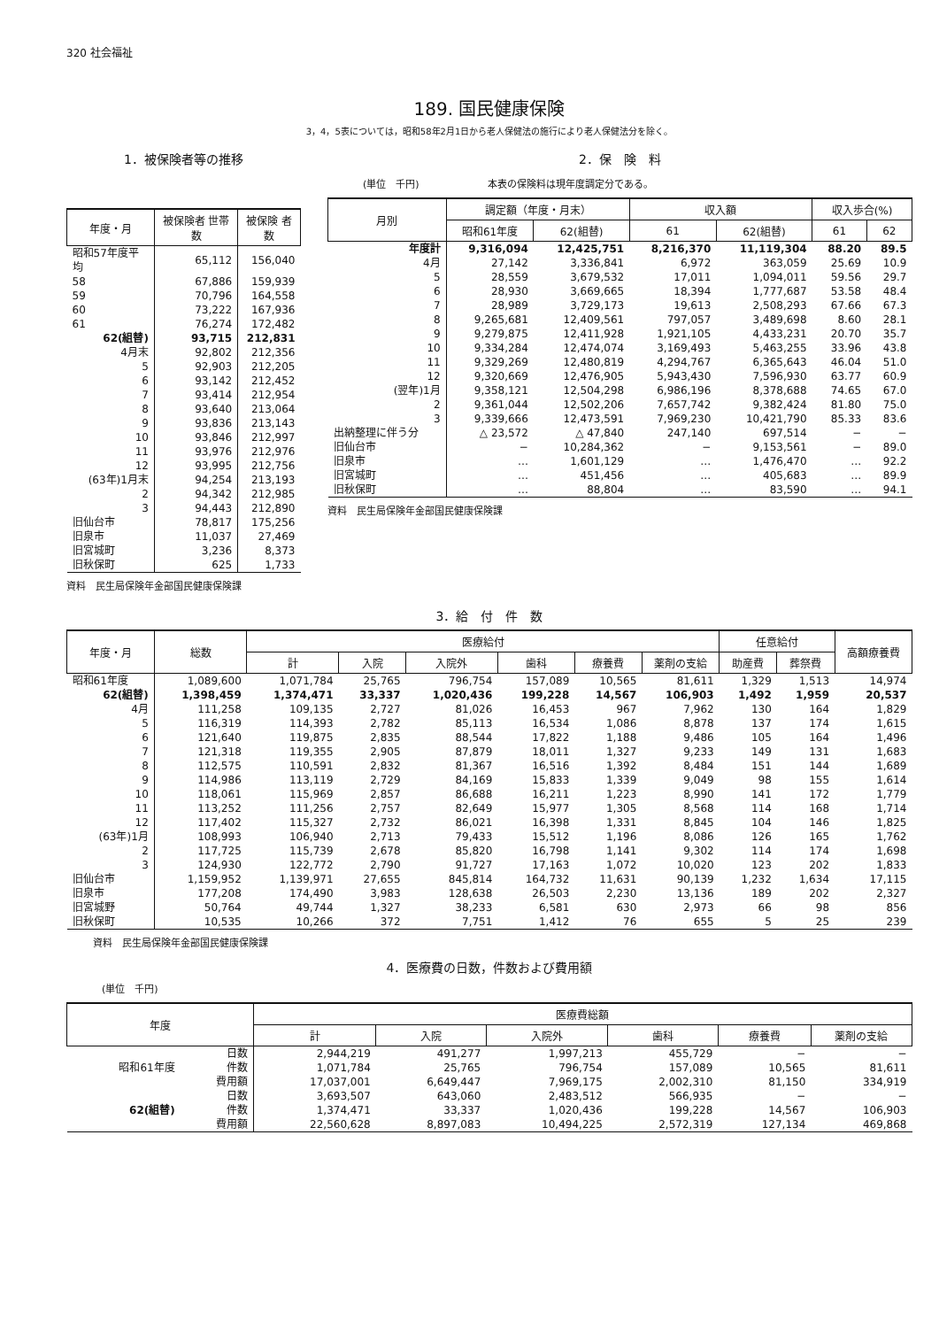320 社会福祉
189. 国民健康保険
3，4，5表については，昭和58年2月1日から老人保健法の施行により老人保健法分を除く。
1．被保険者等の推移
| 年度・月 | 被保険者 世帯数 | 被保険 者数 |
| --- | --- | --- |
| 昭和57年度平均 | 65,112 | 156,040 |
| 58 | 67,886 | 159,939 |
| 59 | 70,796 | 164,558 |
| 60 | 73,222 | 167,936 |
| 61 | 76,274 | 172,482 |
| 62(組替) | 93,715 | 212,831 |
| 4月末 | 92,802 | 212,356 |
| 5 | 92,903 | 212,205 |
| 6 | 93,142 | 212,452 |
| 7 | 93,414 | 212,954 |
| 8 | 93,640 | 213,064 |
| 9 | 93,836 | 213,143 |
| 10 | 93,846 | 212,997 |
| 11 | 93,976 | 212,976 |
| 12 | 93,995 | 212,756 |
| (63年)1月末 | 94,254 | 213,193 |
| 2 | 94,342 | 212,985 |
| 3 | 94,443 | 212,890 |
| 旧仙台市 | 78,817 | 175,256 |
| 旧泉市 | 11,037 | 27,469 |
| 旧宮城町 | 3,236 | 8,373 |
| 旧秋保町 | 625 | 1,733 |
資料　民生局保険年金部国民健康保険課
2．保　険　料
(単位　千円)　　　　　　　本表の保険料は現年度調定分である。
| 月別 | 調定額（年度・月末） | | 収入額 | | 収入歩合(%) | |
| --- | --- | --- | --- | --- | --- | --- |
| | 昭和61年度 | 62(組替) | 61 | 62(組替) | 61 | 62 |
| 年度計 | 9,316,094 | 12,425,751 | 8,216,370 | 11,119,304 | 88.20 | 89.5 |
| 4月 | 27,142 | 3,336,841 | 6,972 | 363,059 | 25.69 | 10.9 |
| 5 | 28,559 | 3,679,532 | 17,011 | 1,094,011 | 59.56 | 29.7 |
| 6 | 28,930 | 3,669,665 | 18,394 | 1,777,687 | 53.58 | 48.4 |
| 7 | 28,989 | 3,729,173 | 19,613 | 2,508,293 | 67.66 | 67.3 |
| 8 | 9,265,681 | 12,409,561 | 797,057 | 3,489,698 | 8.60 | 28.1 |
| 9 | 9,279,875 | 12,411,928 | 1,921,105 | 4,433,231 | 20.70 | 35.7 |
| 10 | 9,334,284 | 12,474,074 | 3,169,493 | 5,463,255 | 33.96 | 43.8 |
| 11 | 9,329,269 | 12,480,819 | 4,294,767 | 6,365,643 | 46.04 | 51.0 |
| 12 | 9,320,669 | 12,476,905 | 5,943,430 | 7,596,930 | 63.77 | 60.9 |
| (翌年)1月 | 9,358,121 | 12,504,298 | 6,986,196 | 8,378,688 | 74.65 | 67.0 |
| 2 | 9,361,044 | 12,502,206 | 7,657,742 | 9,382,424 | 81.80 | 75.0 |
| 3 | 9,339,666 | 12,473,591 | 7,969,230 | 10,421,790 | 85.33 | 83.6 |
| 出納整理に伴う分 | △ 23,572 | △ 47,840 | 247,140 | 697,514 | − | − |
| 旧仙台市 | − | 10,284,362 | − | 9,153,561 | − | 89.0 |
| 旧泉市 | … | 1,601,129 | … | 1,476,470 | … | 92.2 |
| 旧宮城町 | … | 451,456 | … | 405,683 | … | 89.9 |
| 旧秋保町 | … | 88,804 | … | 83,590 | … | 94.1 |
資料　民生局保険年金部国民健康保険課
3．給　付　件　数
| 年度・月 | 総数 | 医療給付 | | | | | | 任意給付 | | 高額療養費 |
| --- | --- | --- | --- | --- | --- | --- | --- | --- | --- | --- |
| | | 計 | 入院 | 入院外 | 歯科 | 療養費 | 薬剤の支給 | 助産費 | 葬祭費 | |
| 昭和61年度 | 1,089,600 | 1,071,784 | 25,765 | 796,754 | 157,089 | 10,565 | 81,611 | 1,329 | 1,513 | 14,974 |
| 62(組替) | 1,398,459 | 1,374,471 | 33,337 | 1,020,436 | 199,228 | 14,567 | 106,903 | 1,492 | 1,959 | 20,537 |
| 4月 | 111,258 | 109,135 | 2,727 | 81,026 | 16,453 | 967 | 7,962 | 130 | 164 | 1,829 |
| 5 | 116,319 | 114,393 | 2,782 | 85,113 | 16,534 | 1,086 | 8,878 | 137 | 174 | 1,615 |
| 6 | 121,640 | 119,875 | 2,835 | 88,544 | 17,822 | 1,188 | 9,486 | 105 | 164 | 1,496 |
| 7 | 121,318 | 119,355 | 2,905 | 87,879 | 18,011 | 1,327 | 9,233 | 149 | 131 | 1,683 |
| 8 | 112,575 | 110,591 | 2,832 | 81,367 | 16,516 | 1,392 | 8,484 | 151 | 144 | 1,689 |
| 9 | 114,986 | 113,119 | 2,729 | 84,169 | 15,833 | 1,339 | 9,049 | 98 | 155 | 1,614 |
| 10 | 118,061 | 115,969 | 2,857 | 86,688 | 16,211 | 1,223 | 8,990 | 141 | 172 | 1,779 |
| 11 | 113,252 | 111,256 | 2,757 | 82,649 | 15,977 | 1,305 | 8,568 | 114 | 168 | 1,714 |
| 12 | 117,402 | 115,327 | 2,732 | 86,021 | 16,398 | 1,331 | 8,845 | 104 | 146 | 1,825 |
| (63年)1月 | 108,993 | 106,940 | 2,713 | 79,433 | 15,512 | 1,196 | 8,086 | 126 | 165 | 1,762 |
| 2 | 117,725 | 115,739 | 2,678 | 85,820 | 16,798 | 1,141 | 9,302 | 114 | 174 | 1,698 |
| 3 | 124,930 | 122,772 | 2,790 | 91,727 | 17,163 | 1,072 | 10,020 | 123 | 202 | 1,833 |
| 旧仙台市 | 1,159,952 | 1,139,971 | 27,655 | 845,814 | 164,732 | 11,631 | 90,139 | 1,232 | 1,634 | 17,115 |
| 旧泉市 | 177,208 | 174,490 | 3,983 | 128,638 | 26,503 | 2,230 | 13,136 | 189 | 202 | 2,327 |
| 旧宮城野 | 50,764 | 49,744 | 1,327 | 38,233 | 6,581 | 630 | 2,973 | 66 | 98 | 856 |
| 旧秋保町 | 10,535 | 10,266 | 372 | 7,751 | 1,412 | 76 | 655 | 5 | 25 | 239 |
資料　民生局保険年金部国民健康保険課
4．医療費の日数，件数および費用額
(単位　千円)
| 年度 | | 医療費総額 | | | | | |
| --- | --- | --- | --- | --- | --- | --- | --- |
| | | 計 | 入院 | 入院外 | 歯科 | 療養費 | 薬剤の支給 |
| 昭和61年度 | 日数 | 2,944,219 | 491,277 | 1,997,213 | 455,729 | − | − |
| | 件数 | 1,071,784 | 25,765 | 796,754 | 157,089 | 10,565 | 81,611 |
| | 費用額 | 17,037,001 | 6,649,447 | 7,969,175 | 2,002,310 | 81,150 | 334,919 |
| 62(組替) | 日数 | 3,693,507 | 643,060 | 2,483,512 | 566,935 | − | − |
| | 件数 | 1,374,471 | 33,337 | 1,020,436 | 199,228 | 14,567 | 106,903 |
| | 費用額 | 22,560,628 | 8,897,083 | 10,494,225 | 2,572,319 | 127,134 | 469,868 |